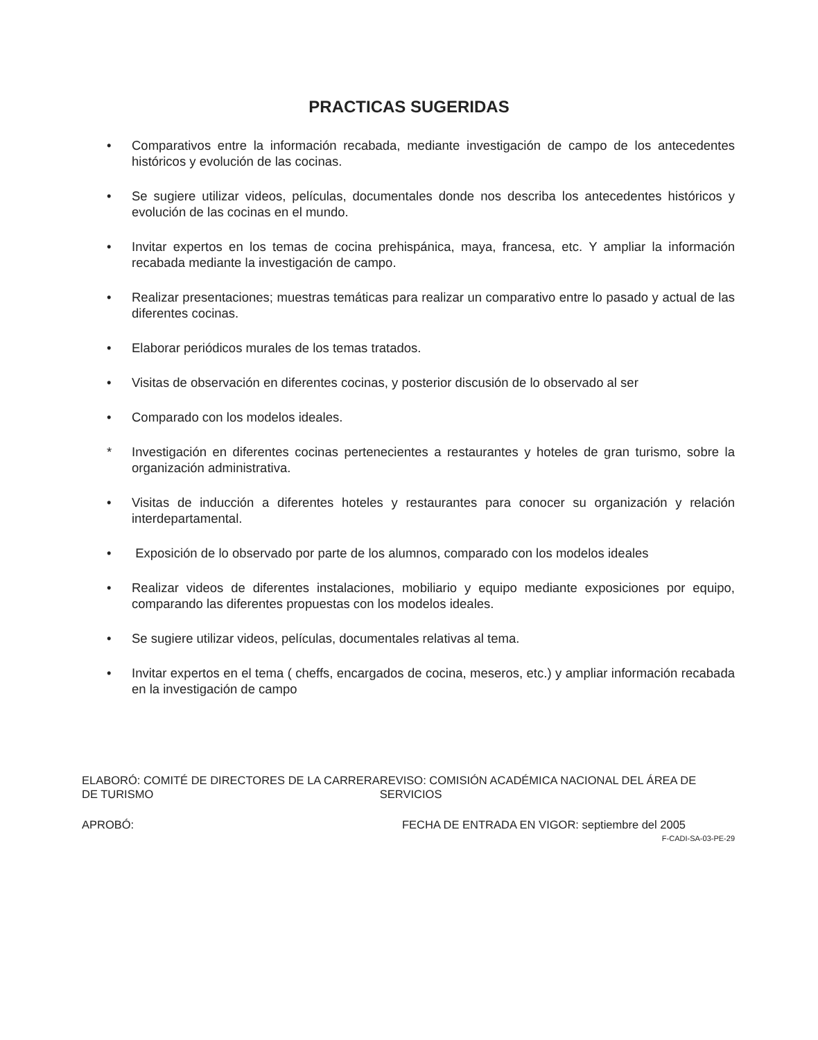PRACTICAS SUGERIDAS
• Comparativos entre la información recabada, mediante investigación de campo de los antecedentes históricos y evolución de las cocinas.
• Se sugiere utilizar videos, películas, documentales donde nos describa los antecedentes históricos y evolución de las cocinas en el mundo.
• Invitar expertos en los temas de cocina prehispánica, maya, francesa, etc. Y ampliar la información recabada mediante la investigación de campo.
• Realizar presentaciones; muestras temáticas para realizar un comparativo entre lo pasado y actual de las diferentes cocinas.
• Elaborar periódicos murales de los temas tratados.
• Visitas de observación en diferentes cocinas, y posterior discusión de lo observado al ser
• Comparado con los modelos ideales.
* Investigación en diferentes cocinas pertenecientes a restaurantes y hoteles de gran turismo, sobre la organización administrativa.
• Visitas de inducción a diferentes hoteles y restaurantes para conocer su organización y relación interdepartamental.
• Exposición de lo observado por parte de los alumnos, comparado con los modelos ideales
• Realizar videos de diferentes instalaciones, mobiliario y equipo mediante exposiciones por equipo, comparando las diferentes propuestas con los modelos ideales.
• Se sugiere utilizar videos, películas, documentales relativas al tema.
• Invitar expertos en el tema ( cheffs, encargados de cocina, meseros, etc.) y ampliar información recabada en la investigación de campo
ELABORÓ: COMITÉ DE DIRECTORES DE LA CARRERA DE TURISMO
REVISO: COMISIÓN ACADÉMICA NACIONAL DEL ÁREA DE SERVICIOS
APROBÓ: FECHA DE ENTRADA EN VIGOR: septiembre del 2005
F-CADI-SA-03-PE-29